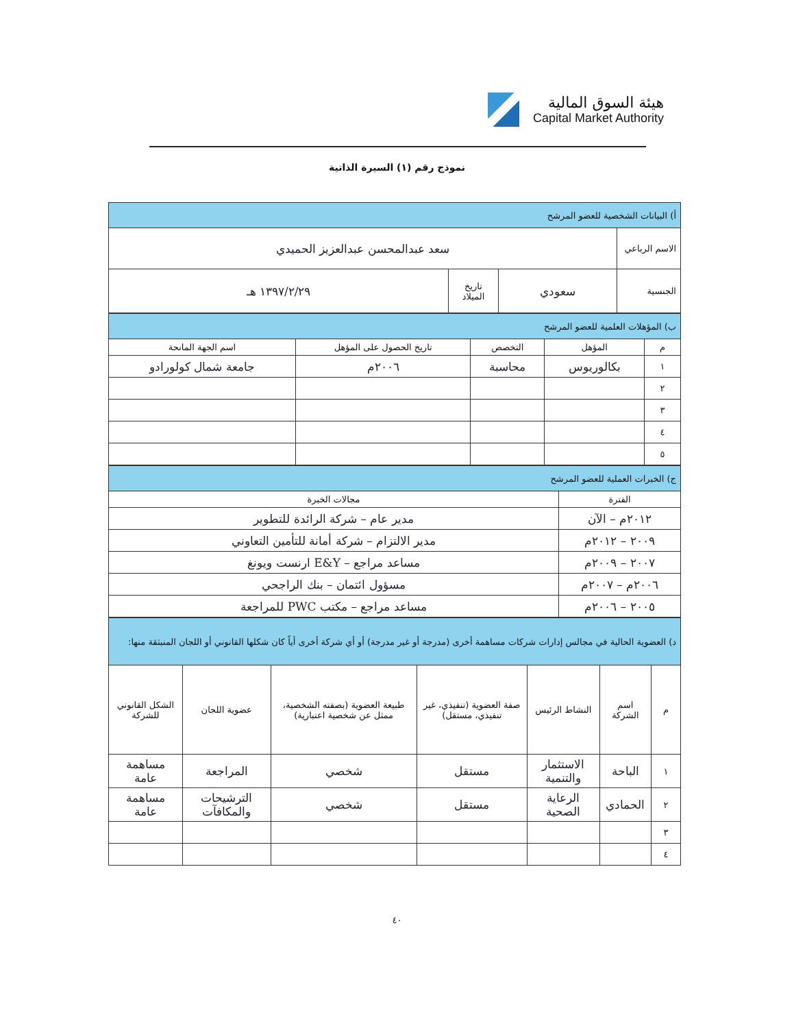هيئة السوق المالية
Capital Market Authority
نموذج رقم (١) السيرة الذاتية
| أ) البيانات الشخصية للعضو المرشح | | | |
| الاسم الرباعي | سعد عبدالمحسن عبدالعزيز الحميدي | | |
| الجنسية | سعودي | تاريخ الميلاد | ١٣٩٧/٢/٢٩ هـ |
| ب) المؤهلات العلمية للعضو المرشح | | | | |
| م | المؤهل | التخصص | تاريخ الحصول على المؤهل | اسم الجهة المانحة |
| ١ | بكالوريوس | محاسبة | ٢٠٠٦م | جامعة شمال كولورادو |
| ٢ | | | | |
| ٣ | | | | |
| ٤ | | | | |
| ٥ | | | | |
| ج) الخبرات العملية للعضو المرشح | |
| الفترة | مجالات الخبرة |
| ٢٠١٢م – الآن | مدير عام – شركة الرائدة للتطوير |
| ٢٠٠٩ – ٢٠١٢م | مدير الالتزام – شركة أمانة للتأمين التعاوني |
| ٢٠٠٧ – ٢٠٠٩م | مساعد مراجع – E&Y ارنست ويونغ |
| ٢٠٠٦م – ٢٠٠٧م | مسؤول ائتمان – بنك الراجحي |
| ٢٠٠٥ – ٢٠٠٦م | مساعد مراجع – مكتب PWC للمراجعة |
| د) العضوية الحالية في مجالس إدارات شركات مساهمة أخرى (مدرجة أو غير مدرجة) أو أي شركة أخرى أياً كان شكلها القانوني أو اللجان المنبثقة منها: | | | | | | |
| م | اسم الشركة | النشاط الرئيس | صفة العضوية (تنفيذي، غير تنفيذي، مستقل) | طبيعة العضوية (بصفته الشخصية، ممثل عن شخصية اعتبارية) | عضوية اللجان | الشكل القانوني للشركة |
| ١ | الباحة | الاستثمار والتنمية | مستقل | شخصي | المراجعة | مساهمة عامة |
| ٢ | الحمادي | الرعاية الصحية | مستقل | شخصي | الترشيحات والمكافآت | مساهمة عامة |
| ٣ | | | | | | |
| ٤ | | | | | | |
٤٠